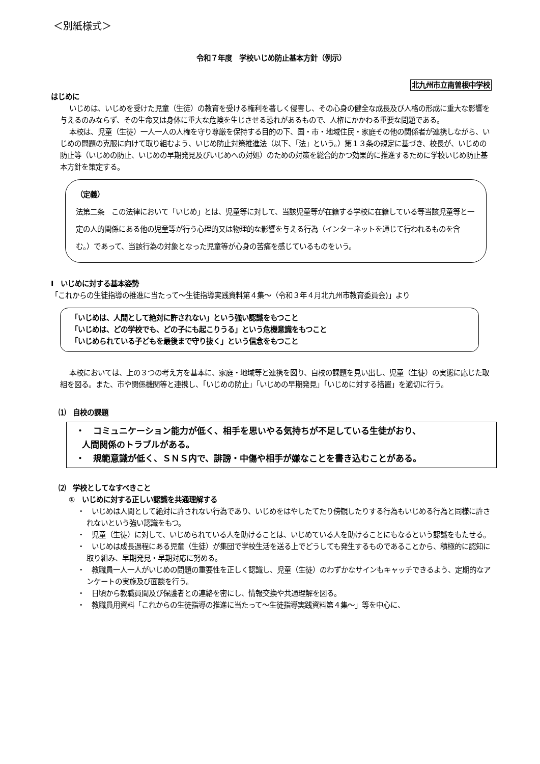＜別紙様式＞
令和７年度　学校いじめ防止基本方針（例示）
北九州市立南曽根中学校
はじめに
いじめは、いじめを受けた児童（生徒）の教育を受ける権利を著しく侵害し、その心身の健全な成長及び人格の形成に重大な影響を与えるのみならず、その生命又は身体に重大な危険を生じさせる恐れがあるもので、人権にかかわる重要な問題である。
本校は、児童（生徒）一人一人の人権を守り尊厳を保持する目的の下、国・市・地域住民・家庭その他の関係者が連携しながら、いじめの問題の克服に向けて取り組むよう、いじめ防止対策推進法（以下、「法」という。）第１３条の規定に基づき、校長が、いじめの防止等（いじめの防止、いじめの早期発見及びいじめへの対処）のための対策を総合的かつ効果的に推進するために学校いじめ防止基本方針を策定する。
（定義）
法第二条　この法律において「いじめ」とは、児童等に対して、当該児童等が在籍する学校に在籍している等当該児童等と一定の人的関係にある他の児童等が行う心理的又は物理的な影響を与える行為（インターネットを通じて行われるものを含む。）であって、当該行為の対象となった児童等が心身の苦痛を感じているものをいう。
Ⅰ　いじめに対する基本姿勢
「これからの生徒指導の推進に当たって～生徒指導実践資料第４集～（令和３年４月北九州市教育委員会)」より
「いじめは、人間として絶対に許されない」という強い認識をもつこと
「いじめは、どの学校でも、どの子にも起こりうる」という危機意識をもつこと
「いじめられている子どもを最後まで守り抜く」という信念をもつこと
本校においては、上の３つの考え方を基本に、家庭・地域等と連携を図り、自校の課題を見い出し、児童（生徒）の実態に応じた取組を図る。また、市や関係機関等と連携し、「いじめの防止」「いじめの早期発見」「いじめに対する措置」を適切に行う。
⑴　自校の課題
・　コミュニケーション能力が低く、相手を思いやる気持ちが不足している生徒がおり、
人間関係のトラブルがある。
・　規範意識が低く、ＳＮＳ内で、誹謗・中傷や相手が嫌なことを書き込むことがある。
⑵　学校としてなすべきこと
①　いじめに対する正しい認識を共通理解する
・　いじめは人間として絶対に許されない行為であり、いじめをはやしたてたり傍観したりする行為もいじめる行為と同様に許されないという強い認識をもつ。
・　児童（生徒）に対して、いじめられている人を助けることは、いじめている人を助けることにもなるという認識をもたせる。
・　いじめは成長過程にある児童（生徒）が集団で学校生活を送る上でどうしても発生するものであることから、積極的に認知に取り組み、早期発見・早期対応に努める。
・　教職員一人一人がいじめの問題の重要性を正しく認識し、児童（生徒）のわずかなサインもキャッチできるよう、定期的なアンケートの実施及び面談を行う。
・　日頃から教職員間及び保護者との連絡を密にし、情報交換や共通理解を図る。
・　教職員用資料「これからの生徒指導の推進に当たって～生徒指導実践資料第４集～」等を中心に、